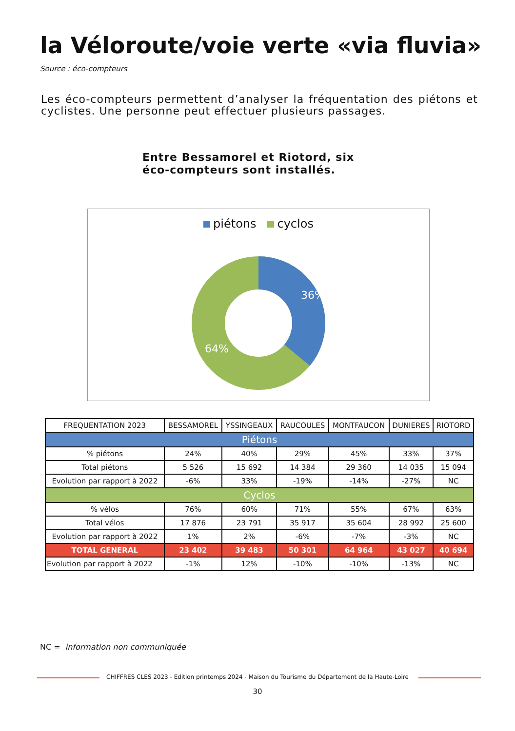la Véloroute/voie verte «via fluvia»
Source : éco-compteurs
Les éco-compteurs permettent d’analyser la fréquentation des piétons et cyclistes. Une personne peut effectuer plusieurs passages.
Entre Bessamorel et Riotord, six éco-compteurs sont installés.
piétons cyclos
36%
64%
| FREQUENTATION 2023 | BESSAMOREL | YSSINGEAUX | RAUCOULES | MONTFAUCON | DUNIERES | RIOTORD |
| --- | --- | --- | --- | --- | --- | --- |
| Piétons | | | | | | |
| % piétons | 24% | 40% | 29% | 45% | 33% | 37% |
| Total piétons | 5 526 | 15 692 | 14 384 | 29 360 | 14 035 | 15 094 |
| Evolution par rapport à 2022 | -6% | 33% | -19% | -14% | -27% | NC |
| Cyclos | | | | | | |
| % vélos | 76% | 60% | 71% | 55% | 67% | 63% |
| Total vélos | 17 876 | 23 791 | 35 917 | 35 604 | 28 992 | 25 600 |
| Evolution par rapport à 2022 | 1% | 2% | -6% | -7% | -3% | NC |
| TOTAL GENERAL | 23 402 | 39 483 | 50 301 | 64 964 | 43 027 | 40 694 |
| Evolution par rapport à 2022 | -1% | 12% | -10% | -10% | -13% | NC |
NC = information non communiquée
CHIFFRES CLES 2023 - Edition printemps 2024 - Maison du Tourisme du Département de la Haute-Loire
30